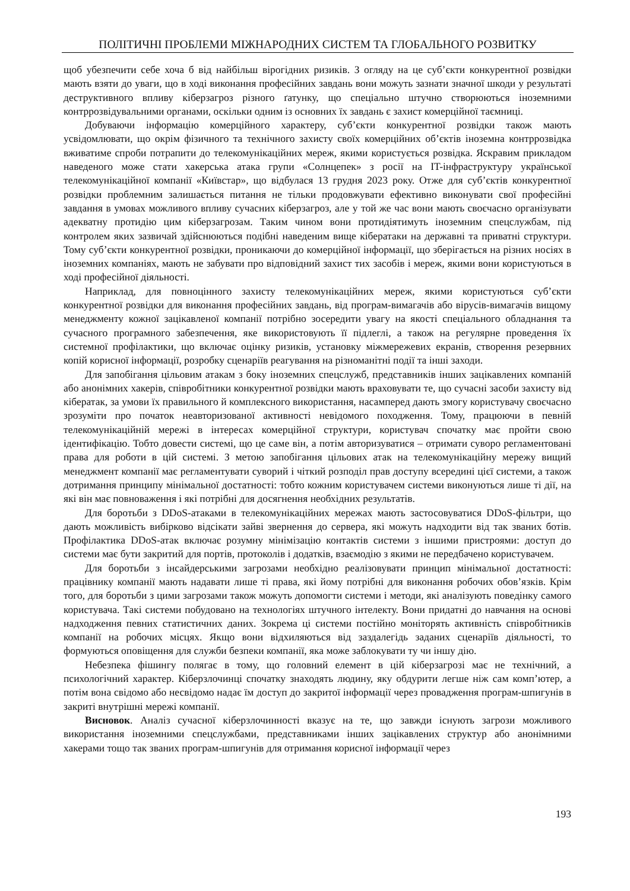ПОЛІТИЧНІ ПРОБЛЕМИ МІЖНАРОДНИХ СИСТЕМ ТА ГЛОБАЛЬНОГО РОЗВИТКУ
щоб убезпечити себе хоча б від найбільш вірогідних ризиків. З огляду на це суб’єкти конкурентної розвідки мають взяти до уваги, що в ході виконання професійних завдань вони можуть зазнати значної шкоди у результаті деструктивного впливу кіберзагроз різного ґатунку, що спеціально штучно створюються іноземними контррозвідувальними органами, оскільки одним із основних їх завдань є захист комерційної таємниці.
Добуваючи інформацію комерційного характеру, суб’єкти конкурентної розвідки також мають усвідомлювати, що окрім фізичного та технічного захисту своїх комерційних об’єктів іноземна контррозвідка вживатиме спроби потрапити до телекомунікаційних мереж, якими користується розвідка. Яскравим прикладом наведеного може стати хакерська атака групи «Солнцепек» з росії на IT-інфраструктуру української телекомунікаційної компанії «Київстар», що відбулася 13 грудня 2023 року. Отже для суб’єктів конкурентної розвідки проблемним залишається питання не тільки продовжувати ефективно виконувати свої професійні завдання в умовах можливого впливу сучасних кіберзагроз, але у той же час вони мають своєчасно організувати адекватну протидію цим кіберзагрозам. Таким чином вони протидіятимуть іноземним спецслужбам, під контролем яких зазвичай здійснюються подібні наведеним вище кібератаки на державні та приватні структури. Тому суб’єкти конкурентної розвідки, проникаючи до комерційної інформації, що зберігається на різних носіях в іноземних компаніях, мають не забувати про відповідний захист тих засобів і мереж, якими вони користуються в ході професійної діяльності.
Наприклад, для повноцінного захисту телекомунікаційних мереж, якими користуються суб’єкти конкурентної розвідки для виконання професійних завдань, від програм-вимагачів або вірусів-вимагачів вищому менеджменту кожної зацікавленої компанії потрібно зосередити увагу на якості спеціального обладнання та сучасного програмного забезпечення, яке використовують її підлеглі, а також на регулярне проведення їх системної профілактики, що включає оцінку ризиків, установку міжмережевих екранів, створення резервних копій корисної інформації, розробку сценаріїв реагування на різноманітні події та інші заходи.
Для запобігання цільовим атакам з боку іноземних спецслужб, представників інших зацікавлених компаній або анонімних хакерів, співробітники конкурентної розвідки мають враховувати те, що сучасні засоби захисту від кібератак, за умови їх правильного й комплексного використання, насамперед дають змогу користувачу своєчасно зрозуміти про початок неавторизованої активності невідомого походження. Тому, працюючи в певній телекомунікаційній мережі в інтересах комерційної структури, користувач спочатку має пройти свою ідентифікацію. Тобто довести системі, що це саме він, а потім авторизуватися – отримати суворо регламентовані права для роботи в цій системі. З метою запобігання цільових атак на телекомунікаційну мережу вищий менеджмент компанії має регламентувати суворий і чіткий розподіл прав доступу всередині цієї системи, а також дотримання принципу мінімальної достатності: тобто кожним користувачем системи виконуються лише ті дії, на які він має повноваження і які потрібні для досягнення необхідних результатів.
Для боротьби з DDoS-атаками в телекомунікаційних мережах мають застосовуватися DDoS-фільтри, що дають можливість вибірково відсікати зайві звернення до сервера, які можуть надходити від так званих ботів. Профілактика DDoS-атак включає розумну мінімізацію контактів системи з іншими пристроями: доступ до системи має бути закритий для портів, протоколів і додатків, взаємодію з якими не передбачено користувачем.
Для боротьби з інсайдерськими загрозами необхідно реалізовувати принцип мінімальної достатності: працівнику компанії мають надавати лише ті права, які йому потрібні для виконання робочих обов’язків. Крім того, для боротьби з цими загрозами також можуть допомогти системи і методи, які аналізують поведінку самого користувача. Такі системи побудовано на технологіях штучного інтелекту. Вони придатні до навчання на основі надходження певних статистичних даних. Зокрема ці системи постійно моніторять активність співробітників компанії на робочих місцях. Якщо вони відхиляються від заздалегідь заданих сценаріїв діяльності, то формуються оповіщення для служби безпеки компанії, яка може заблокувати ту чи іншу дію.
Небезпека фішингу полягає в тому, що головний елемент в цій кіберзагрозі має не технічний, а психологічний характер. Кіберзлочинці спочатку знаходять людину, яку обдурити легше ніж сам комп’ютер, а потім вона свідомо або несвідомо надає їм доступ до закритої інформації через провадження програм-шпигунів в закриті внутрішні мережі компанії.
Висновок. Аналіз сучасної кіберзлочинності вказує на те, що завжди існують загрози можливого використання іноземними спецслужбами, представниками інших зацікавлених структур або анонімними хакерами тощо так званих програм-шпигунів для отримання корисної інформації через
193